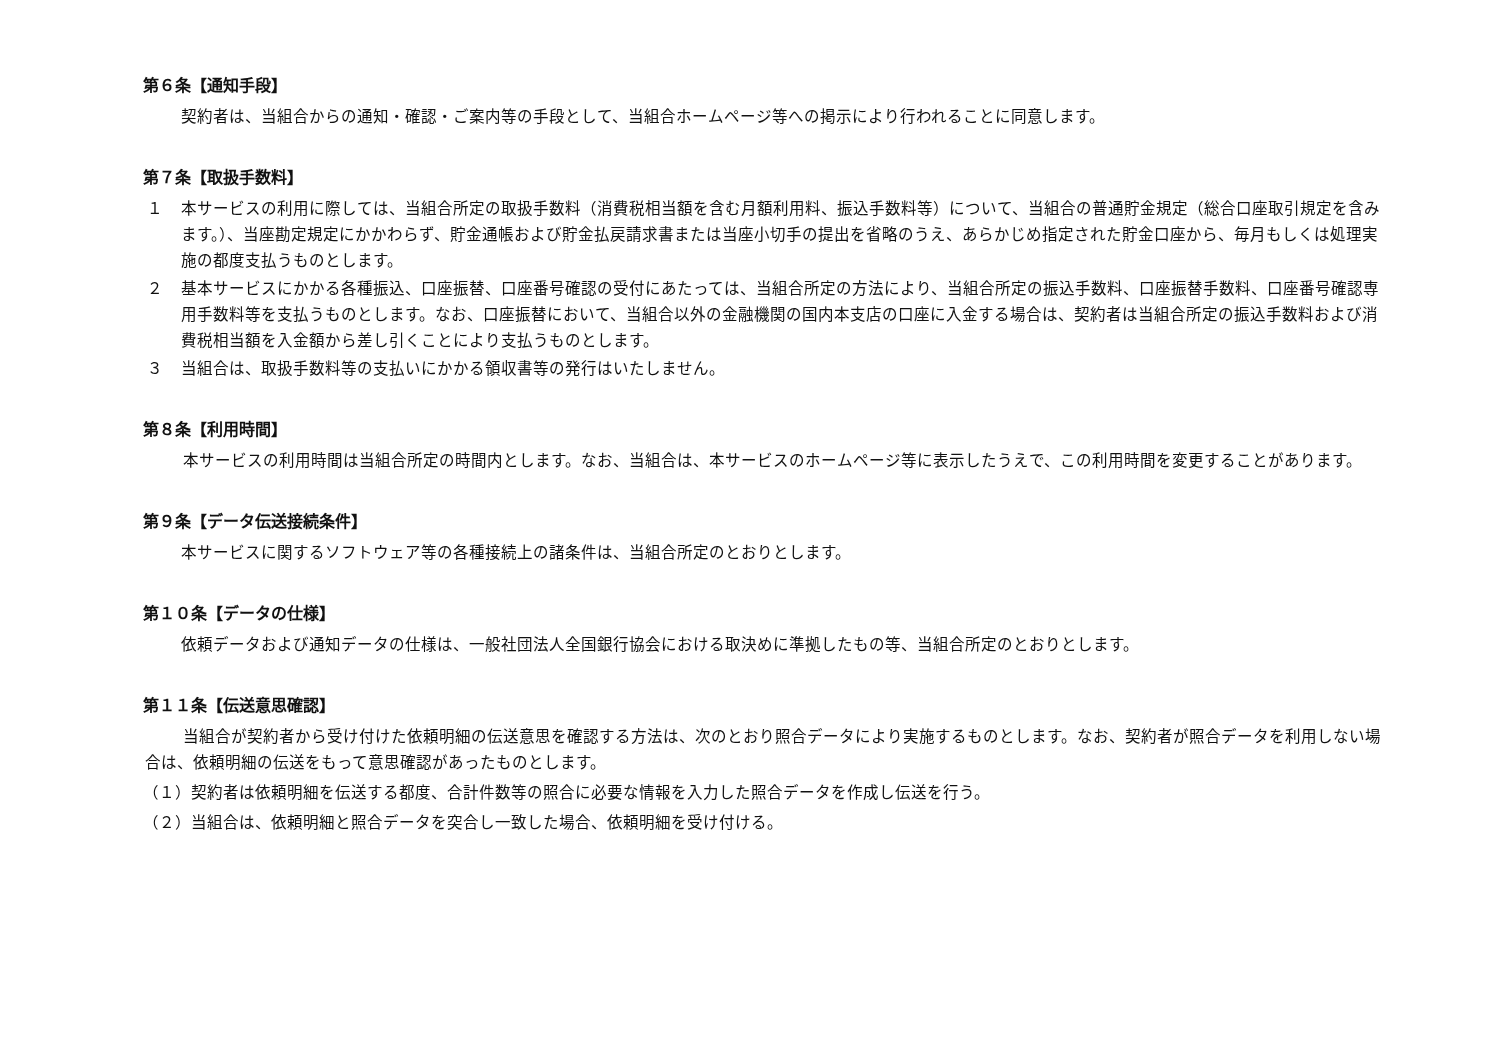第６条【通知手段】
契約者は、当組合からの通知・確認・ご案内等の手段として、当組合ホームページ等への掲示により行われることに同意します。
第７条【取扱手数料】
１ 本サービスの利用に際しては、当組合所定の取扱手数料（消費税相当額を含む月額利用料、振込手数料等）について、当組合の普通貯金規定（総合口座取引規定を含みます。）、当座勘定規定にかかわらず、貯金通帳および貯金払戻請求書または当座小切手の提出を省略のうえ、あらかじめ指定された貯金口座から、毎月もしくは処理実施の都度支払うものとします。
２ 基本サービスにかかる各種振込、口座振替、口座番号確認の受付にあたっては、当組合所定の方法により、当組合所定の振込手数料、口座振替手数料、口座番号確認専用手数料等を支払うものとします。なお、口座振替において、当組合以外の金融機関の国内本支店の口座に入金する場合は、契約者は当組合所定の振込手数料および消費税相当額を入金額から差し引くことにより支払うものとします。
３ 当組合は、取扱手数料等の支払いにかかる領収書等の発行はいたしません。
第８条【利用時間】
本サービスの利用時間は当組合所定の時間内とします。なお、当組合は、本サービスのホームページ等に表示したうえで、この利用時間を変更することがあります。
第９条【データ伝送接続条件】
本サービスに関するソフトウェア等の各種接続上の諸条件は、当組合所定のとおりとします。
第１０条【データの仕様】
依頼データおよび通知データの仕様は、一般社団法人全国銀行協会における取決めに準拠したもの等、当組合所定のとおりとします。
第１１条【伝送意思確認】
当組合が契約者から受け付けた依頼明細の伝送意思を確認する方法は、次のとおり照合データにより実施するものとします。なお、契約者が照合データを利用しない場合は、依頼明細の伝送をもって意思確認があったものとします。
（１）契約者は依頼明細を伝送する都度、合計件数等の照合に必要な情報を入力した照合データを作成し伝送を行う。
（２）当組合は、依頼明細と照合データを突合し一致した場合、依頼明細を受け付ける。